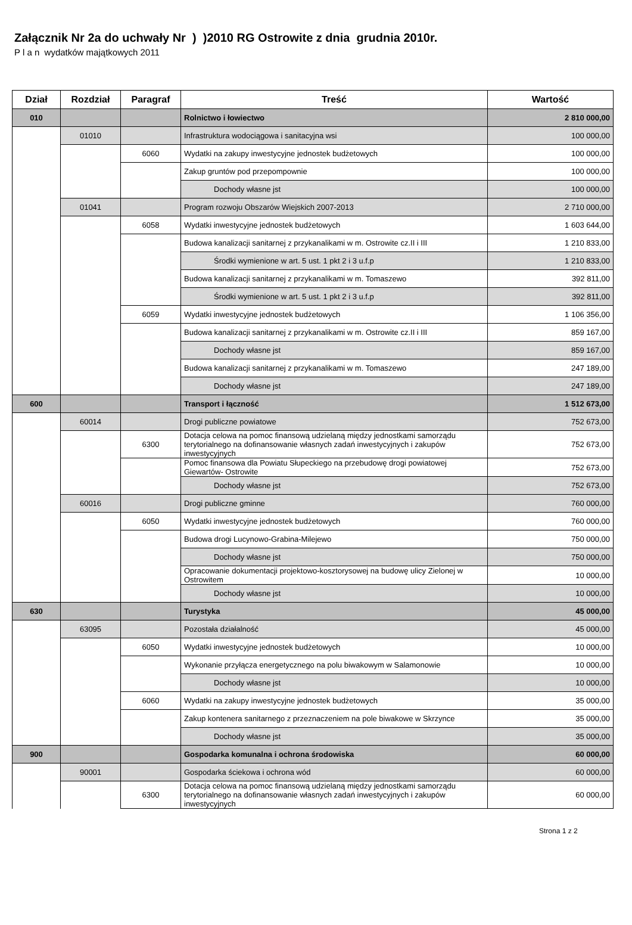Załącznik Nr 2a do uchwały Nr ) )2010 RG Ostrowite z dnia grudnia 2010r.
P l a n wydatków majątkowych 2011
| Dział | Rozdział | Paragraf | Treść | Wartość |
| --- | --- | --- | --- | --- |
| 010 | | | Rolnictwo i łowiectwo | 2 810 000,00 |
| | 01010 | | Infrastruktura wodociągowa i sanitacyjna wsi | 100 000,00 |
| | | 6060 | Wydatki na zakupy inwestycyjne jednostek budżetowych | 100 000,00 |
| | | | Zakup gruntów pod przepompownie | 100 000,00 |
| | | | Dochody własne jst | 100 000,00 |
| | 01041 | | Program rozwoju Obszarów Wiejskich 2007-2013 | 2 710 000,00 |
| | | 6058 | Wydatki inwestycyjne jednostek budżetowych | 1 603 644,00 |
| | | | Budowa kanalizacji sanitarnej z przykanalikami w m. Ostrowite cz.II i III | 1 210 833,00 |
| | | | Środki wymienione w art. 5 ust. 1 pkt 2 i 3 u.f.p | 1 210 833,00 |
| | | | Budowa kanalizacji sanitarnej z przykanalikami w m. Tomaszewo | 392 811,00 |
| | | | Środki wymienione w art. 5 ust. 1 pkt 2 i 3 u.f.p | 392 811,00 |
| | | 6059 | Wydatki inwestycyjne jednostek budżetowych | 1 106 356,00 |
| | | | Budowa kanalizacji sanitarnej z przykanalikami w m. Ostrowite cz.II i III | 859 167,00 |
| | | | Dochody własne jst | 859 167,00 |
| | | | Budowa kanalizacji sanitarnej z przykanalikami w m. Tomaszewo | 247 189,00 |
| | | | Dochody własne jst | 247 189,00 |
| 600 | | | Transport i łączność | 1 512 673,00 |
| | 60014 | | Drogi publiczne powiatowe | 752 673,00 |
| | | 6300 | Dotacja celowa na pomoc finansową udzielaną między jednostkami samorządu terytorialnego na dofinansowanie własnych zadań inwestycyjnych i zakupów inwestycyjnych | 752 673,00 |
| | | | Pomoc finansowa dla Powiatu Słupeckiego na przebudowę drogi powiatowej Giewartów- Ostrowite | 752 673,00 |
| | | | Dochody własne jst | 752 673,00 |
| | 60016 | | Drogi publiczne gminne | 760 000,00 |
| | | 6050 | Wydatki inwestycyjne jednostek budżetowych | 760 000,00 |
| | | | Budowa drogi Lucynowo-Grabina-Milejewo | 750 000,00 |
| | | | Dochody własne jst | 750 000,00 |
| | | | Opracowanie dokumentacji projektowo-kosztorysowej na budowę ulicy Zielonej w Ostrowitem | 10 000,00 |
| | | | Dochody własne jst | 10 000,00 |
| 630 | | | Turystyka | 45 000,00 |
| | 63095 | | Pozostała działalność | 45 000,00 |
| | | 6050 | Wydatki inwestycyjne jednostek budżetowych | 10 000,00 |
| | | | Wykonanie przyłącza energetycznego na polu biwakowym w Salamonowie | 10 000,00 |
| | | | Dochody własne jst | 10 000,00 |
| | | 6060 | Wydatki na zakupy inwestycyjne jednostek budżetowych | 35 000,00 |
| | | | Zakup kontenera sanitarnego z przeznaczeniem na pole biwakowe w Skrzynce | 35 000,00 |
| | | | Dochody własne jst | 35 000,00 |
| 900 | | | Gospodarka komunalna i ochrona środowiska | 60 000,00 |
| | 90001 | | Gospodarka ściekowa i ochrona wód | 60 000,00 |
| | | 6300 | Dotacja celowa na pomoc finansową udzielaną między jednostkami samorządu terytorialnego na dofinansowanie własnych zadań inwestycyjnych i zakupów inwestycyjnych | 60 000,00 |
Strona 1 z 2